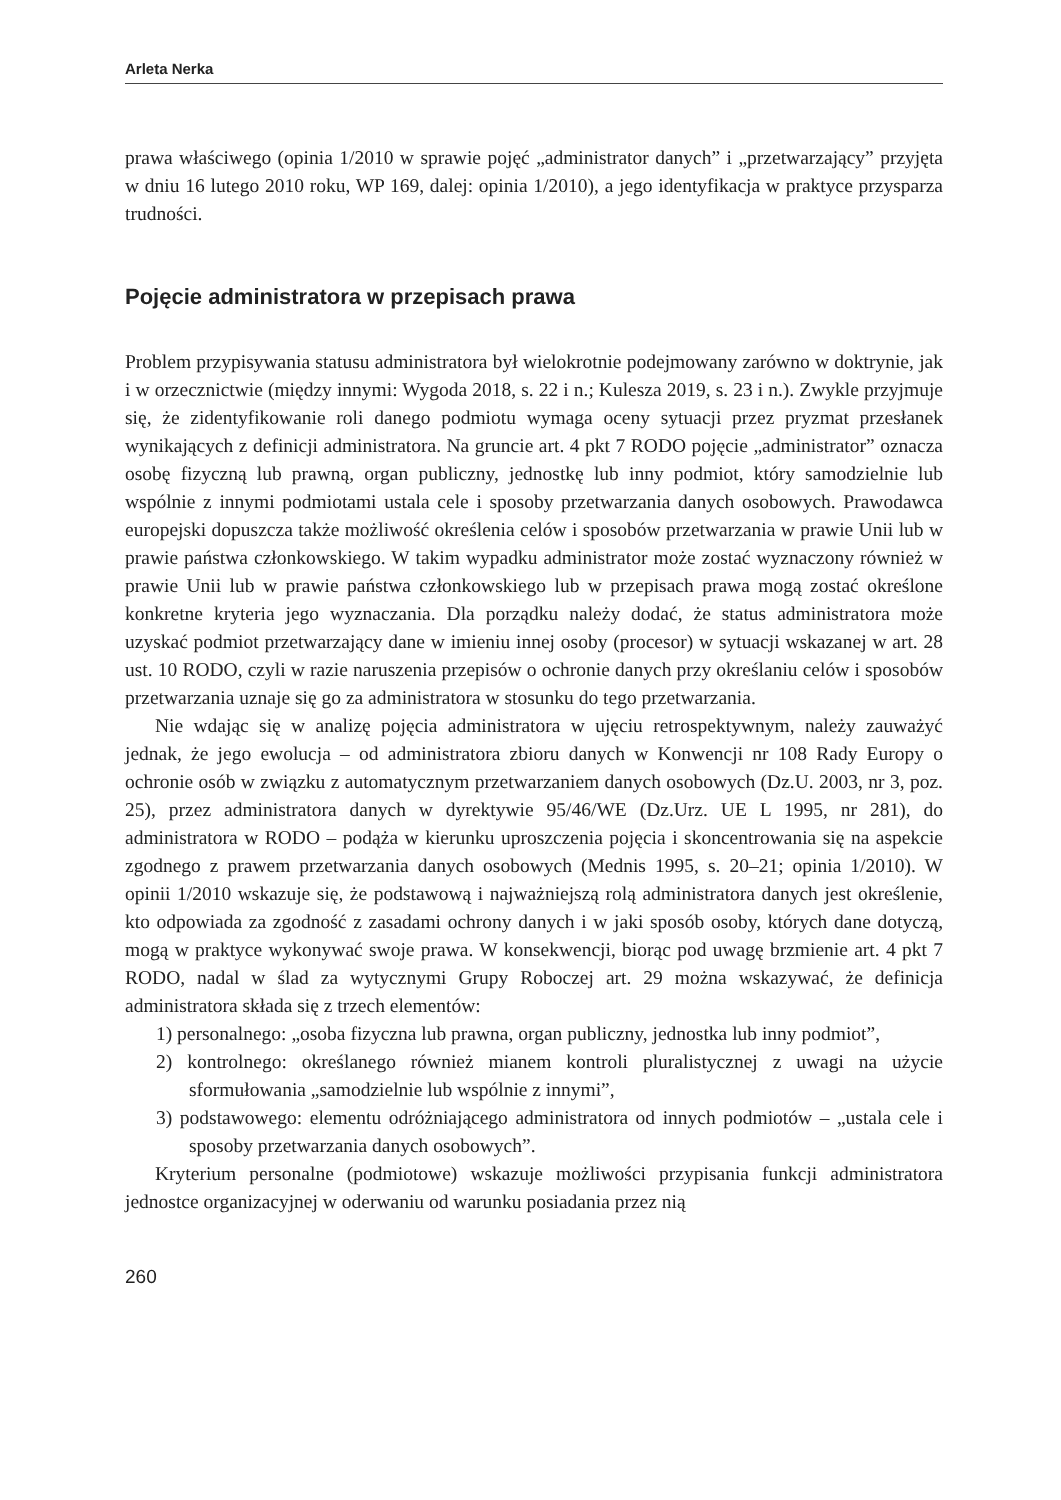Arleta Nerka
prawa właściwego (opinia 1/2010 w sprawie pojęć „administrator danych” i „przetwarzający” przyjęta w dniu 16 lutego 2010 roku, WP 169, dalej: opinia 1/2010), a jego identyfikacja w praktyce przysparza trudności.
Pojęcie administratora w przepisach prawa
Problem przypisywania statusu administratora był wielokrotnie podejmowany zarówno w doktrynie, jak i w orzecznictwie (między innymi: Wygoda 2018, s. 22 i n.; Kulesza 2019, s. 23 i n.). Zwykle przyjmuje się, że zidentyfikowanie roli danego podmiotu wymaga oceny sytuacji przez pryzmat przesłanek wynikających z definicji administratora. Na gruncie art. 4 pkt 7 RODO pojęcie „administrator” oznacza osobę fizyczną lub prawną, organ publiczny, jednostkę lub inny podmiot, który samodzielnie lub wspólnie z innymi podmiotami ustala cele i sposoby przetwarzania danych osobowych. Prawodawca europejski dopuszcza także możliwość określenia celów i sposobów przetwarzania w prawie Unii lub w prawie państwa członkowskiego. W takim wypadku administrator może zostać wyznaczony również w prawie Unii lub w prawie państwa członkowskiego lub w przepisach prawa mogą zostać określone konkretne kryteria jego wyznaczania. Dla porządku należy dodać, że status administratora może uzyskać podmiot przetwarzający dane w imieniu innej osoby (procesor) w sytuacji wskazanej w art. 28 ust. 10 RODO, czyli w razie naruszenia przepisów o ochronie danych przy określaniu celów i sposobów przetwarzania uznaje się go za administratora w stosunku do tego przetwarzania.
Nie wdając się w analizę pojęcia administratora w ujęciu retrospektywnym, należy zauważyć jednak, że jego ewolucja – od administratora zbioru danych w Konwencji nr 108 Rady Europy o ochronie osób w związku z automatycznym przetwarzaniem danych osobowych (Dz.U. 2003, nr 3, poz. 25), przez administratora danych w dyrektywie 95/46/WE (Dz.Urz. UE L 1995, nr 281), do administratora w RODO – podąża w kierunku uproszczenia pojęcia i skoncentrowania się na aspekcie zgodnego z prawem przetwarzania danych osobowych (Mednis 1995, s. 20–21; opinia 1/2010). W opinii 1/2010 wskazuje się, że podstawową i najważniejszą rolą administratora danych jest określenie, kto odpowiada za zgodność z zasadami ochrony danych i w jaki sposób osoby, których dane dotyczą, mogą w praktyce wykonywać swoje prawa. W konsekwencji, biorąc pod uwagę brzmienie art. 4 pkt 7 RODO, nadal w ślad za wytycznymi Grupy Roboczej art. 29 można wskazywać, że definicja administratora składa się z trzech elementów:
1) personalnego: „osoba fizyczna lub prawna, organ publiczny, jednostka lub inny podmiot”,
2) kontrolnego: określanego również mianem kontroli pluralistycznej z uwagi na użycie sformułowania „samodzielnie lub wspólnie z innymi”,
3) podstawowego: elementu odróżniającego administratora od innych podmiotów – „ustala cele i sposoby przetwarzania danych osobowych”.
Kryterium personalne (podmiotowe) wskazuje możliwości przypisania funkcji administratora jednostce organizacyjnej w oderwaniu od warunku posiadania przez nią
260